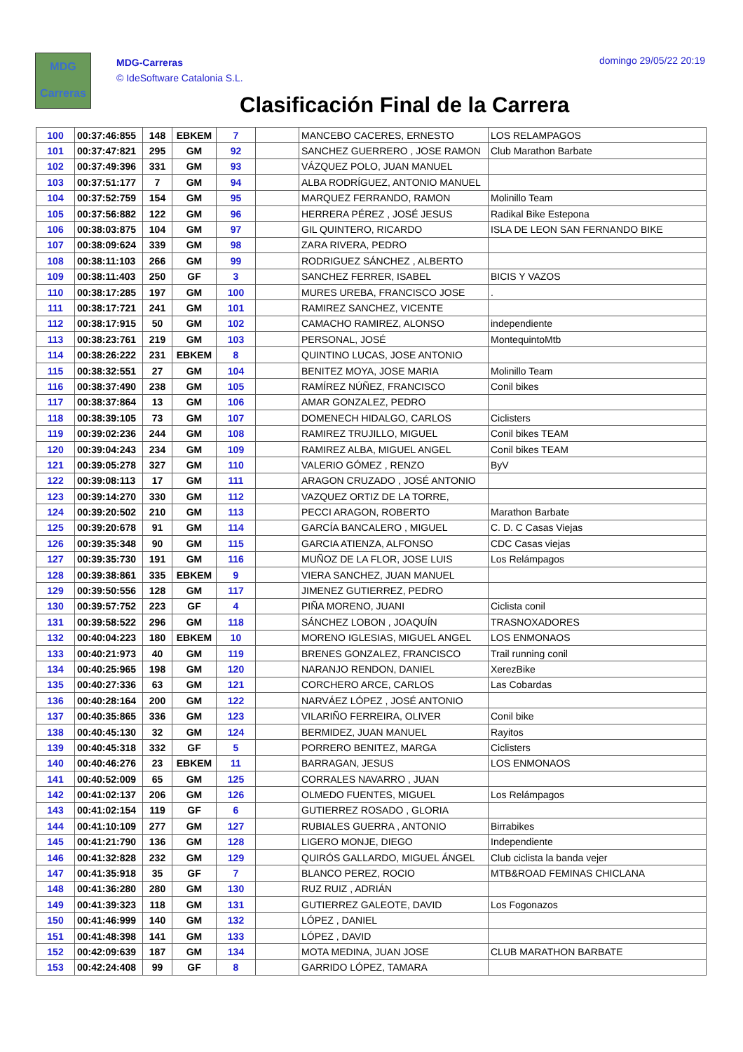MDG
Carreras
MDG-Carreras
© IdeSoftware Catalonia S.L.
domingo 29/05/22 20:19
Clasificación Final de la Carrera
| 100 | 00:37:46:855 | 148 | EBKEM | 7 | | MANCEBO CACERES, ERNESTO | LOS RELAMPAGOS |
| 101 | 00:37:47:821 | 295 | GM | 92 | | SANCHEZ GUERRERO , JOSE RAMON | Club Marathon Barbate |
| 102 | 00:37:49:396 | 331 | GM | 93 | | VÁZQUEZ POLO, JUAN MANUEL | |
| 103 | 00:37:51:177 | 7 | GM | 94 | | ALBA RODRÍGUEZ, ANTONIO MANUEL | |
| 104 | 00:37:52:759 | 154 | GM | 95 | | MARQUEZ FERRANDO, RAMON | Molinillo Team |
| 105 | 00:37:56:882 | 122 | GM | 96 | | HERRERA PÉREZ , JOSÉ JESUS | Radikal Bike Estepona |
| 106 | 00:38:03:875 | 104 | GM | 97 | | GIL QUINTERO, RICARDO | ISLA DE LEON SAN FERNANDO BIKE |
| 107 | 00:38:09:624 | 339 | GM | 98 | | ZARA RIVERA, PEDRO | |
| 108 | 00:38:11:103 | 266 | GM | 99 | | RODRIGUEZ SÁNCHEZ , ALBERTO | |
| 109 | 00:38:11:403 | 250 | GF | 3 | | SANCHEZ FERRER, ISABEL | BICIS Y VAZOS |
| 110 | 00:38:17:285 | 197 | GM | 100 | | MURES UREBA, FRANCISCO JOSE | . |
| 111 | 00:38:17:721 | 241 | GM | 101 | | RAMIREZ SANCHEZ, VICENTE | |
| 112 | 00:38:17:915 | 50 | GM | 102 | | CAMACHO RAMIREZ, ALONSO | independiente |
| 113 | 00:38:23:761 | 219 | GM | 103 | | PERSONAL, JOSÉ | MontequintoMtb |
| 114 | 00:38:26:222 | 231 | EBKEM | 8 | | QUINTINO LUCAS, JOSE ANTONIO | |
| 115 | 00:38:32:551 | 27 | GM | 104 | | BENITEZ MOYA, JOSE MARIA | Molinillo Team |
| 116 | 00:38:37:490 | 238 | GM | 105 | | RAMÍREZ NÚÑEZ, FRANCISCO | Conil bikes |
| 117 | 00:38:37:864 | 13 | GM | 106 | | AMAR GONZALEZ, PEDRO | |
| 118 | 00:38:39:105 | 73 | GM | 107 | | DOMENECH HIDALGO, CARLOS | Ciclisters |
| 119 | 00:39:02:236 | 244 | GM | 108 | | RAMIREZ TRUJILLO, MIGUEL | Conil bikes TEAM |
| 120 | 00:39:04:243 | 234 | GM | 109 | | RAMIREZ ALBA, MIGUEL ANGEL | Conil bikes TEAM |
| 121 | 00:39:05:278 | 327 | GM | 110 | | VALERIO GÓMEZ , RENZO | ByV |
| 122 | 00:39:08:113 | 17 | GM | 111 | | ARAGON CRUZADO , JOSÉ ANTONIO | |
| 123 | 00:39:14:270 | 330 | GM | 112 | | VAZQUEZ ORTIZ DE LA TORRE, | |
| 124 | 00:39:20:502 | 210 | GM | 113 | | PECCI ARAGON, ROBERTO | Marathon Barbate |
| 125 | 00:39:20:678 | 91 | GM | 114 | | GARCÍA BANCALERO , MIGUEL | C. D. C Casas Viejas |
| 126 | 00:39:35:348 | 90 | GM | 115 | | GARCIA ATIENZA, ALFONSO | CDC Casas viejas |
| 127 | 00:39:35:730 | 191 | GM | 116 | | MUÑOZ DE LA FLOR, JOSE LUIS | Los Relámpagos |
| 128 | 00:39:38:861 | 335 | EBKEM | 9 | | VIERA SANCHEZ, JUAN MANUEL | |
| 129 | 00:39:50:556 | 128 | GM | 117 | | JIMENEZ GUTIERREZ, PEDRO | |
| 130 | 00:39:57:752 | 223 | GF | 4 | | PIÑA MORENO, JUANI | Ciclista conil |
| 131 | 00:39:58:522 | 296 | GM | 118 | | SÁNCHEZ LOBON , JOAQUÍN | TRASNOXADORES |
| 132 | 00:40:04:223 | 180 | EBKEM | 10 | | MORENO IGLESIAS, MIGUEL ANGEL | LOS ENMONAOS |
| 133 | 00:40:21:973 | 40 | GM | 119 | | BRENES GONZALEZ, FRANCISCO | Trail running conil |
| 134 | 00:40:25:965 | 198 | GM | 120 | | NARANJO RENDON, DANIEL | XerezBike |
| 135 | 00:40:27:336 | 63 | GM | 121 | | CORCHERO ARCE, CARLOS | Las Cobardas |
| 136 | 00:40:28:164 | 200 | GM | 122 | | NARVÁEZ LÓPEZ , JOSÉ ANTONIO | |
| 137 | 00:40:35:865 | 336 | GM | 123 | | VILARIÑO FERREIRA, OLIVER | Conil bike |
| 138 | 00:40:45:130 | 32 | GM | 124 | | BERMIDEZ, JUAN MANUEL | Rayitos |
| 139 | 00:40:45:318 | 332 | GF | 5 | | PORRERO BENITEZ, MARGA | Ciclisters |
| 140 | 00:40:46:276 | 23 | EBKEM | 11 | | BARRAGAN, JESUS | LOS ENMONAOS |
| 141 | 00:40:52:009 | 65 | GM | 125 | | CORRALES NAVARRO , JUAN | |
| 142 | 00:41:02:137 | 206 | GM | 126 | | OLMEDO FUENTES, MIGUEL | Los Relámpagos |
| 143 | 00:41:02:154 | 119 | GF | 6 | | GUTIERREZ ROSADO , GLORIA | |
| 144 | 00:41:10:109 | 277 | GM | 127 | | RUBIALES GUERRA , ANTONIO | Birrabikes |
| 145 | 00:41:21:790 | 136 | GM | 128 | | LIGERO MONJE, DIEGO | Independiente |
| 146 | 00:41:32:828 | 232 | GM | 129 | | QUIRÓS GALLARDO, MIGUEL ÁNGEL | Club ciclista la banda vejer |
| 147 | 00:41:35:918 | 35 | GF | 7 | | BLANCO PEREZ, ROCIO | MTB&ROAD FEMINAS CHICLANA |
| 148 | 00:41:36:280 | 280 | GM | 130 | | RUZ RUIZ , ADRIÁN | |
| 149 | 00:41:39:323 | 118 | GM | 131 | | GUTIERREZ GALEOTE, DAVID | Los Fogonazos |
| 150 | 00:41:46:999 | 140 | GM | 132 | | LÓPEZ , DANIEL | |
| 151 | 00:41:48:398 | 141 | GM | 133 | | LÓPEZ , DAVID | |
| 152 | 00:42:09:639 | 187 | GM | 134 | | MOTA MEDINA, JUAN JOSE | CLUB MARATHON BARBATE |
| 153 | 00:42:24:408 | 99 | GF | 8 | | GARRIDO LÓPEZ, TAMARA | |